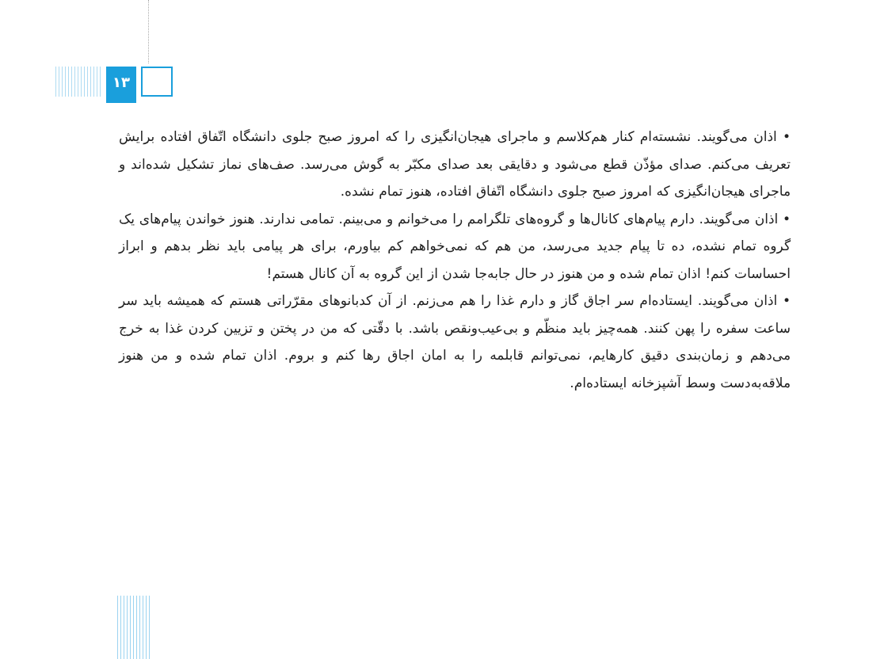۱۳
• اذان می‌گویند. نشسته‌ام کنار هم‌کلاسم و ماجرای هیجان‌انگیزی را که امروز صبح جلوی دانشگاه اتّفاق افتاده برایش تعریف می‌کنم. صدای مؤذّن قطع می‌شود و دقایقی بعد صدای مکبّر به گوش می‌رسد. صف‌های نماز تشکیل شده‌اند و ماجرای هیجان‌انگیزی که امروز صبح جلوی دانشگاه اتّفاق افتاده، هنوز تمام نشده.
• اذان می‌گویند. دارم پیام‌های کانال‌ها و گروه‌های تلگرامم را می‌خوانم و می‌بینم. تمامی ندارند. هنوز خواندن پیام‌های یک گروه تمام نشده، ده تا پیام جدید می‌رسد، من هم که نمی‌خواهم کم بیاورم، برای هر پیامی باید نظر بدهم و ابراز احساسات کنم! اذان تمام شده و من هنوز در حال جابه‌جا شدن از این گروه به آن کانال هستم!
• اذان می‌گویند. ایستاده‌ام سر اجاق گاز و دارم غذا را هم می‌زنم. از آن کدبانوهای مقرّراتی هستم که همیشه باید سر ساعت سفره را پهن کنند. همه‌چیز باید منظّم و بی‌عیب‌ونقص باشد. با دقّتی که من در پختن و تزیین کردن غذا به خرج می‌دهم و زمان‌بندی دقیق کارهایم، نمی‌توانم قابلمه را به امان اجاق رها کنم و بروم. اذان تمام شده و من هنوز ملاقه‌به‌دست وسط آشپزخانه ایستاده‌ام.